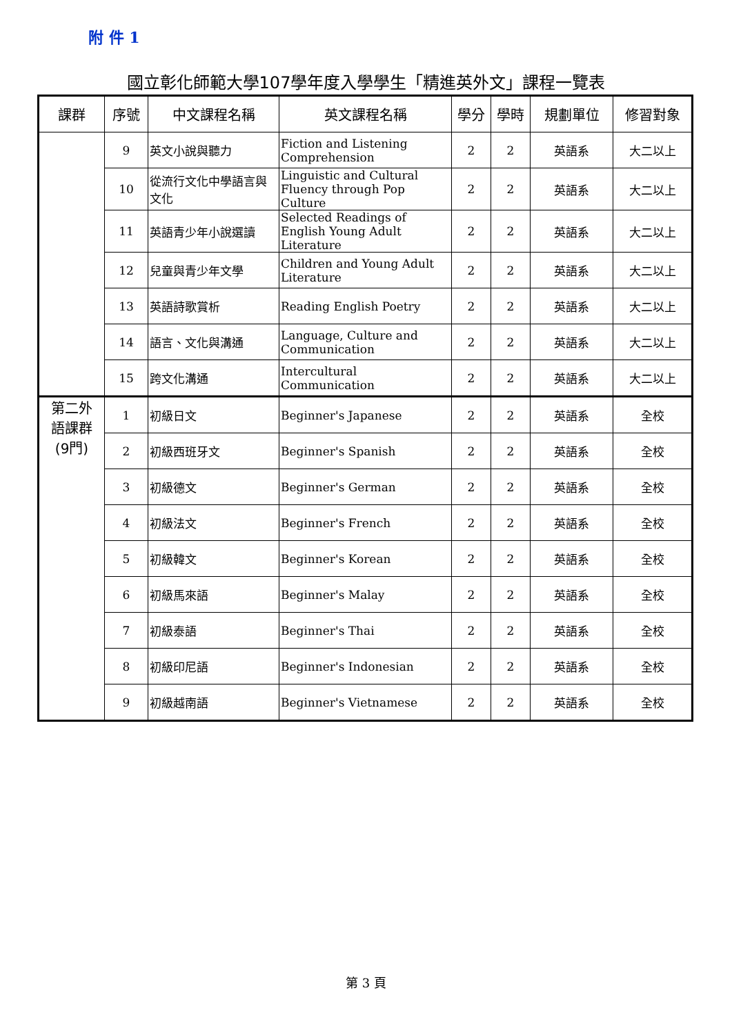附 件 1
國立彰化師範大學107學年度入學學生「精進英外文」課程一覽表
| 課群 | 序號 | 中文課程名稱 | 英文課程名稱 | 學分 | 學時 | 規劃單位 | 修習對象 |
| --- | --- | --- | --- | --- | --- | --- | --- |
| | 9 | 英文小說與聽力 | Fiction and Listening Comprehension | 2 | 2 | 英語系 | 大二以上 |
| | 10 | 從流行文化中學語言與文化 | Linguistic and Cultural Fluency through Pop Culture | 2 | 2 | 英語系 | 大二以上 |
| | 11 | 英語青少年小說選讀 | Selected Readings of English Young Adult Literature | 2 | 2 | 英語系 | 大二以上 |
| | 12 | 兒童與青少年文學 | Children and Young Adult Literature | 2 | 2 | 英語系 | 大二以上 |
| | 13 | 英語詩歌賞析 | Reading English Poetry | 2 | 2 | 英語系 | 大二以上 |
| | 14 | 語言、文化與溝通 | Language, Culture and Communication | 2 | 2 | 英語系 | 大二以上 |
| | 15 | 跨文化溝通 | Intercultural Communication | 2 | 2 | 英語系 | 大二以上 |
| 第二外 語課群 (9門) | 1 | 初級日文 | Beginner's Japanese | 2 | 2 | 英語系 | 全校 |
| | 2 | 初級西班牙文 | Beginner's Spanish | 2 | 2 | 英語系 | 全校 |
| | 3 | 初級德文 | Beginner's German | 2 | 2 | 英語系 | 全校 |
| | 4 | 初級法文 | Beginner's French | 2 | 2 | 英語系 | 全校 |
| | 5 | 初級韓文 | Beginner's Korean | 2 | 2 | 英語系 | 全校 |
| | 6 | 初級馬來語 | Beginner's Malay | 2 | 2 | 英語系 | 全校 |
| | 7 | 初級泰語 | Beginner's Thai | 2 | 2 | 英語系 | 全校 |
| | 8 | 初級印尼語 | Beginner's Indonesian | 2 | 2 | 英語系 | 全校 |
| | 9 | 初級越南語 | Beginner's Vietnamese | 2 | 2 | 英語系 | 全校 |
第 3 頁